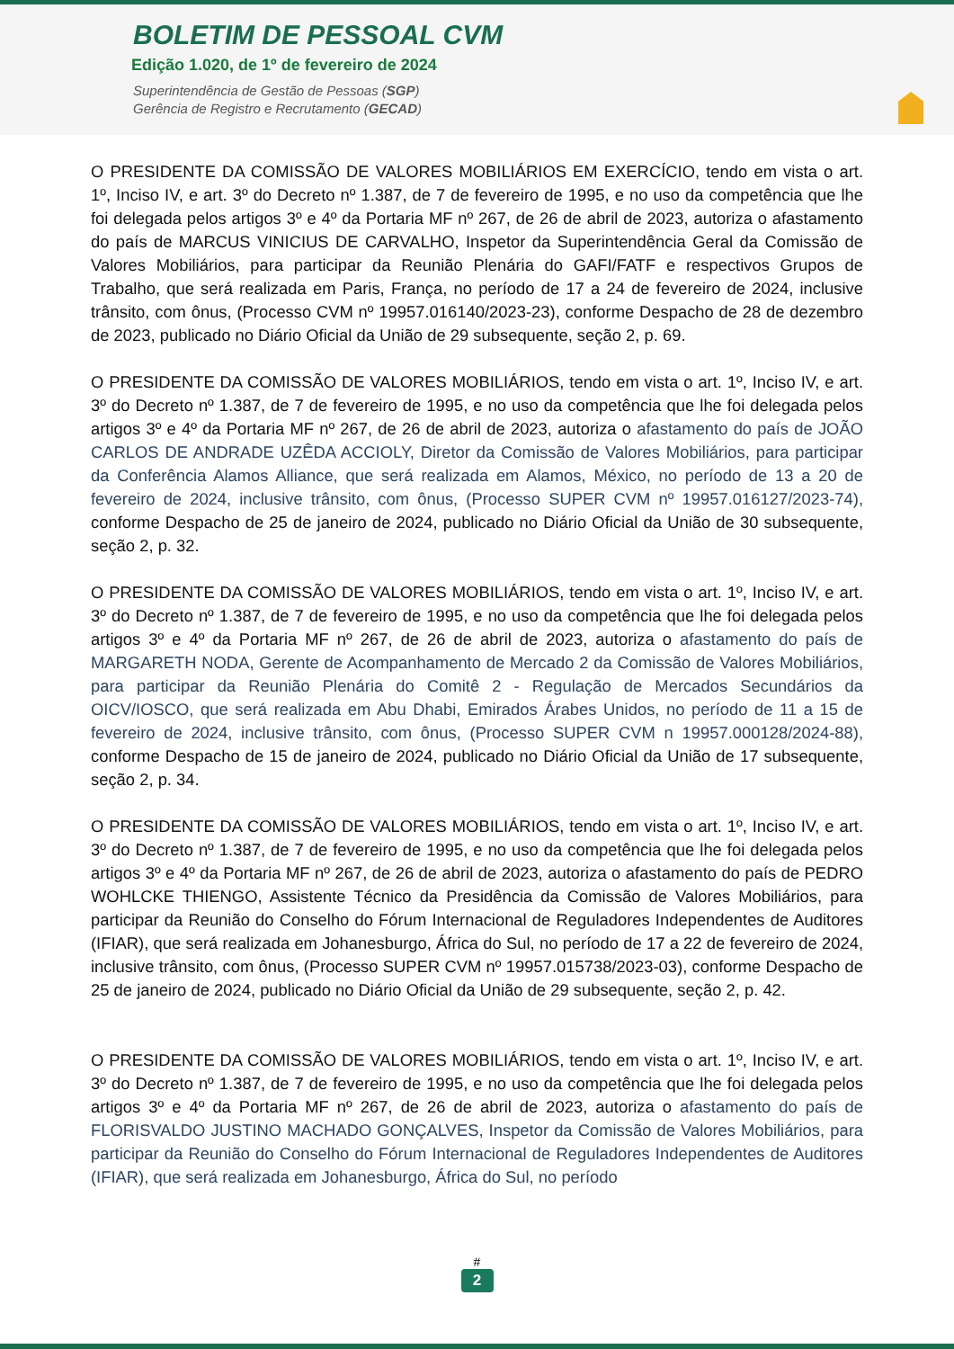BOLETIM DE PESSOAL CVM
Edição 1.020, de 1º de fevereiro de 2024
Superintendência de Gestão de Pessoas (SGP)
Gerência de Registro e Recrutamento (GECAD)
O PRESIDENTE DA COMISSÃO DE VALORES MOBILIÁRIOS EM EXERCÍCIO, tendo em vista o art. 1º, Inciso IV, e art. 3º do Decreto nº 1.387, de 7 de fevereiro de 1995, e no uso da competência que lhe foi delegada pelos artigos 3º e 4º da Portaria MF nº 267, de 26 de abril de 2023, autoriza o afastamento do país de MARCUS VINICIUS DE CARVALHO, Inspetor da Superintendência Geral da Comissão de Valores Mobiliários, para participar da Reunião Plenária do GAFI/FATF e respectivos Grupos de Trabalho, que será realizada em Paris, França, no período de 17 a 24 de fevereiro de 2024, inclusive trânsito, com ônus, (Processo CVM nº 19957.016140/2023-23), conforme Despacho de 28 de dezembro de 2023, publicado no Diário Oficial da União de 29 subsequente, seção 2, p. 69.
O PRESIDENTE DA COMISSÃO DE VALORES MOBILIÁRIOS, tendo em vista o art. 1º, Inciso IV, e art. 3º do Decreto nº 1.387, de 7 de fevereiro de 1995, e no uso da competência que lhe foi delegada pelos artigos 3º e 4º da Portaria MF nº 267, de 26 de abril de 2023, autoriza o afastamento do país de JOÃO CARLOS DE ANDRADE UZÊDA ACCIOLY, Diretor da Comissão de Valores Mobiliários, para participar da Conferência Alamos Alliance, que será realizada em Alamos, México, no período de 13 a 20 de fevereiro de 2024, inclusive trânsito, com ônus, (Processo SUPER CVM nº 19957.016127/2023-74), conforme Despacho de 25 de janeiro de 2024, publicado no Diário Oficial da União de 30 subsequente, seção 2, p. 32.
O PRESIDENTE DA COMISSÃO DE VALORES MOBILIÁRIOS, tendo em vista o art. 1º, Inciso IV, e art. 3º do Decreto nº 1.387, de 7 de fevereiro de 1995, e no uso da competência que lhe foi delegada pelos artigos 3º e 4º da Portaria MF nº 267, de 26 de abril de 2023, autoriza o afastamento do país de MARGARETH NODA, Gerente de Acompanhamento de Mercado 2 da Comissão de Valores Mobiliários, para participar da Reunião Plenária do Comitê 2 - Regulação de Mercados Secundários da OICV/IOSCO, que será realizada em Abu Dhabi, Emirados Árabes Unidos, no período de 11 a 15 de fevereiro de 2024, inclusive trânsito, com ônus, (Processo SUPER CVM n 19957.000128/2024-88), conforme Despacho de 15 de janeiro de 2024, publicado no Diário Oficial da União de 17 subsequente, seção 2, p. 34.
O PRESIDENTE DA COMISSÃO DE VALORES MOBILIÁRIOS, tendo em vista o art. 1º, Inciso IV, e art. 3º do Decreto nº 1.387, de 7 de fevereiro de 1995, e no uso da competência que lhe foi delegada pelos artigos 3º e 4º da Portaria MF nº 267, de 26 de abril de 2023, autoriza o afastamento do país de PEDRO WOHLCKE THIENGO, Assistente Técnico da Presidência da Comissão de Valores Mobiliários, para participar da Reunião do Conselho do Fórum Internacional de Reguladores Independentes de Auditores (IFIAR), que será realizada em Johanesburgo, África do Sul, no período de 17 a 22 de fevereiro de 2024, inclusive trânsito, com ônus, (Processo SUPER CVM nº 19957.015738/2023-03), conforme Despacho de 25 de janeiro de 2024, publicado no Diário Oficial da União de 29 subsequente, seção 2, p. 42.
O PRESIDENTE DA COMISSÃO DE VALORES MOBILIÁRIOS, tendo em vista o art. 1º, Inciso IV, e art. 3º do Decreto nº 1.387, de 7 de fevereiro de 1995, e no uso da competência que lhe foi delegada pelos artigos 3º e 4º da Portaria MF nº 267, de 26 de abril de 2023, autoriza o afastamento do país de FLORISVALDO JUSTINO MACHADO GONÇALVES, Inspetor da Comissão de Valores Mobiliários, para participar da Reunião do Conselho do Fórum Internacional de Reguladores Independentes de Auditores (IFIAR), que será realizada em Johanesburgo, África do Sul, no período
#
2